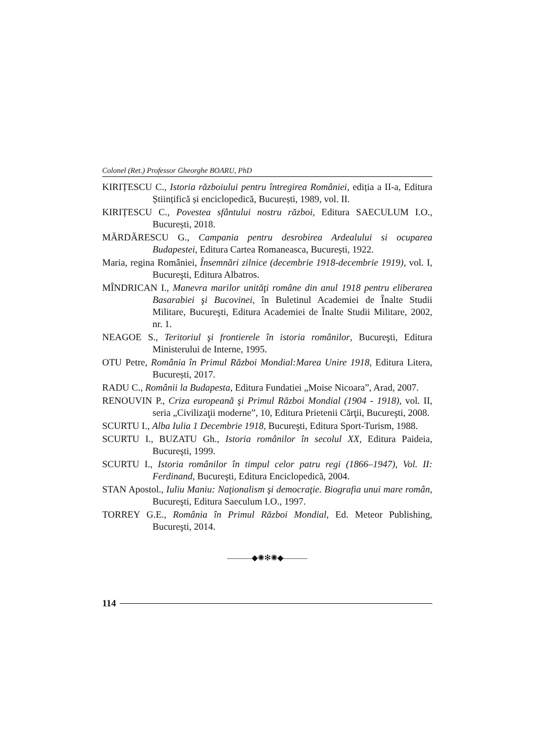Colonel (Ret.) Professor Gheorghe BOARU, PhD
KIRIȚESCU C., Istoria războiului pentru întregirea României, ediția a II-a, Editura Științifică și enciclopedică, București, 1989, vol. II.
KIRIȚESCU C., Povestea sfântului nostru război, Editura SAECULUM I.O., București, 2018.
MĂRDĂRESCU G., Campania pentru desrobirea Ardealului si ocuparea Budapestei, Editura Cartea Romaneasca, București, 1922.
Maria, regina României, Însemnări zilnice (decembrie 1918-decembrie 1919), vol. I, Bucureşti, Editura Albatros.
MÎNDRICAN I., Manevra marilor unităţi române din anul 1918 pentru eliberarea Basarabiei şi Bucovinei, în Buletinul Academiei de Înalte Studii Militare, Bucureşti, Editura Academiei de Înalte Studii Militare, 2002, nr. 1.
NEAGOE S., Teritoriul şi frontierele în istoria românilor, Bucureşti, Editura Ministerului de Interne, 1995.
OTU Petre, România în Primul Război Mondial:Marea Unire 1918, Editura Litera, București, 2017.
RADU C., Românii la Budapesta, Editura Fundatiei „Moise Nicoara”, Arad, 2007.
RENOUVIN P., Criza europeană şi Primul Război Mondial (1904 - 1918), vol. II, seria „Civilizaţii moderne”, 10, Editura Prietenii Cărţii, Bucureşti, 2008.
SCURTU I., Alba Iulia 1 Decembrie 1918, Bucureşti, Editura Sport-Turism, 1988.
SCURTU I., BUZATU Gh., Istoria românilor în secolul XX, Editura Paideia, Bucureşti, 1999.
SCURTU I., Istoria românilor în timpul celor patru regi (1866–1947), Vol. II: Ferdinand, Bucureşti, Editura Enciclopedică, 2004.
STAN Apostol., Iuliu Maniu: Naţionalism şi democraţie. Biografia unui mare român, Bucureşti, Editura Saeculum I.O., 1997.
TORREY G.E., România în Primul Război Mondial, Ed. Meteor Publishing, Bucureşti, 2014.
———◆✺✻✺◆———
114